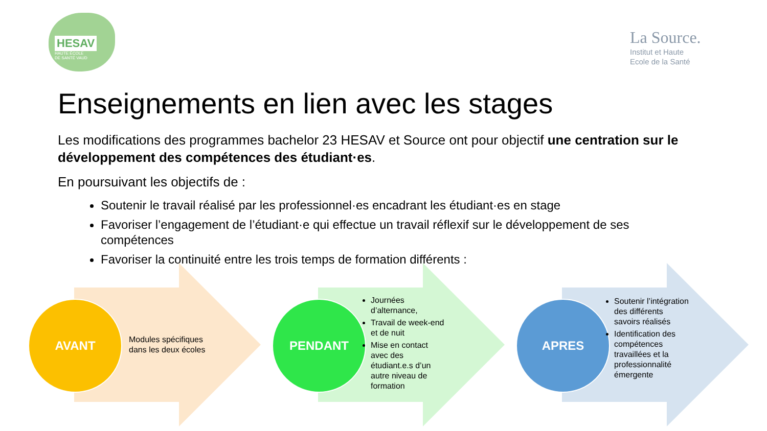HESAV
HAUTE ÉCOLE
DE SANTÉ VAUD
La Source.
Institut et Haute
Ecole de la Santé
Enseignements en lien avec les stages
Les modifications des programmes bachelor 23 HESAV et Source ont pour objectif une centration sur le développement des compétences des étudiant·es.
En poursuivant les objectifs de :
Soutenir le travail réalisé par les professionnel·es encadrant les étudiant·es en stage
Favoriser l’engagement de l’étudiant·e qui effectue un travail réflexif sur le développement de ses compétences
Favoriser la continuité entre les trois temps de formation différents :
AVANT
Modules spécifiques
dans les deux écoles
PENDANT
Journées d’alternance,
Travail de week-end et de nuit
Mise en contact avec des étudiant.e.s d’un autre niveau de formation
APRES
Soutenir l’intégration des différents savoirs réalisés
Identification des compétences travaillées et la professionnalité émergente